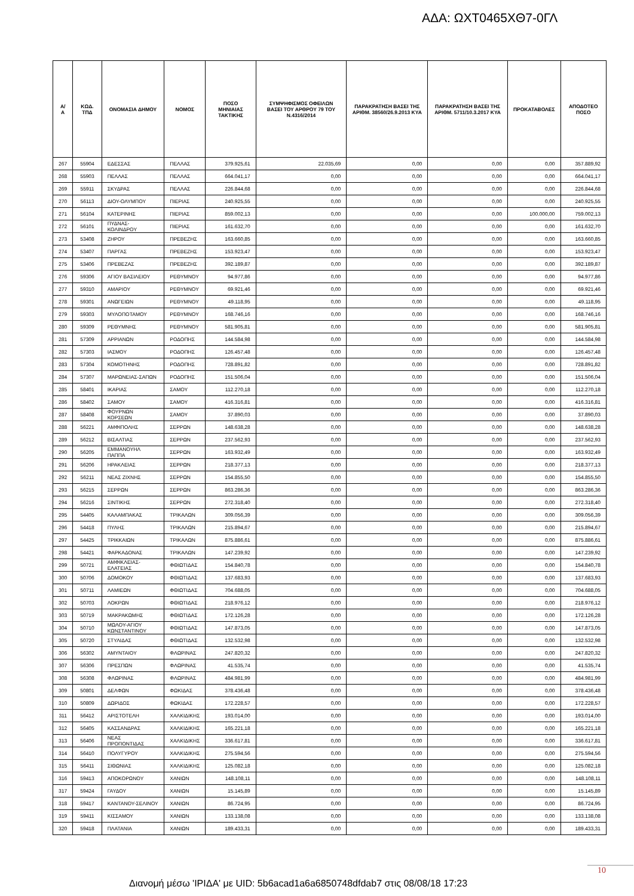ΑΔΑ: ΩΧΤ0465ΧΘ7-0ΓΛ
| Α/Α | ΚΩΔ. ΤΠΔ | ΟΝΟΜΑΣΙΑ ΔΗΜΟΥ | ΝΟΜΟΣ | ΠΟΣΟ ΜΗΝΙΑΙΑΣ ΤΑΚΤΙΚΗΣ | ΣΥΜΨΗΦΙΣΜΟΣ ΟΦΕΙΛΩΝ ΒΑΣΕΙ ΤΟΥ ΑΡΘΡΟΥ 79 ΤΟΥ Ν.4316/2014 | ΠΑΡΑΚΡΑΤΗΣΗ ΒΑΣΕΙ ΤΗΣ ΑΡΙΘΜ. 38560/26.9.2013 ΚΥΑ | ΠΑΡΑΚΡΑΤΗΣΗ ΒΑΣΕΙ ΤΗΣ ΑΡΙΘΜ. 5711/10.3.2017 ΚΥΑ | ΠΡΟΚΑΤΑΒΟΛΕΣ | ΑΠΟΔΟΤΕΟ ΠΟΣΟ |
| --- | --- | --- | --- | --- | --- | --- | --- | --- | --- |
| 267 | 55904 | ΕΔΕΣΣΑΣ | ΠΕΛΛΑΣ | 379.925,61 | 22.035,69 | 0,00 | 0,00 | 0,00 | 357.889,92 |
| 268 | 55903 | ΠΕΛΛΑΣ | ΠΕΛΛΑΣ | 664.041,17 | 0,00 | 0,00 | 0,00 | 0,00 | 664.041,17 |
| 269 | 55911 | ΣΚΥΔΡΑΣ | ΠΕΛΛΑΣ | 226.844,68 | 0,00 | 0,00 | 0,00 | 0,00 | 226.844,68 |
| 270 | 56113 | ΔΙΟΥ-ΟΛΥΜΠΟΥ | ΠΙΕΡΙΑΣ | 240.925,55 | 0,00 | 0,00 | 0,00 | 0,00 | 240.925,55 |
| 271 | 56104 | ΚΑΤΕΡΙΝΗΣ | ΠΙΕΡΙΑΣ | 859.002,13 | 0,00 | 0,00 | 0,00 | 100.000,00 | 759.002,13 |
| 272 | 56101 | ΠΥΔΝΑΣ-ΚΟΛΙΝΔΡΟΥ | ΠΙΕΡΙΑΣ | 161.632,70 | 0,00 | 0,00 | 0,00 | 0,00 | 161.632,70 |
| 273 | 53408 | ΖΗΡΟΥ | ΠΡΕΒΕΖΗΣ | 163.660,85 | 0,00 | 0,00 | 0,00 | 0,00 | 163.660,85 |
| 274 | 53407 | ΠΑΡΓΑΣ | ΠΡΕΒΕΖΗΣ | 153.923,47 | 0,00 | 0,00 | 0,00 | 0,00 | 153.923,47 |
| 275 | 53406 | ΠΡΕΒΕΖΑΣ | ΠΡΕΒΕΖΗΣ | 392.189,87 | 0,00 | 0,00 | 0,00 | 0,00 | 392.189,87 |
| 276 | 59306 | ΑΓΙΟΥ ΒΑΣΙΛΕΙΟΥ | ΡΕΘΥΜΝΟΥ | 94.977,86 | 0,00 | 0,00 | 0,00 | 0,00 | 94.977,86 |
| 277 | 59310 | ΑΜΑΡΙΟΥ | ΡΕΘΥΜΝΟΥ | 69.921,46 | 0,00 | 0,00 | 0,00 | 0,00 | 69.921,46 |
| 278 | 59301 | ΑΝΩΓΕΙΩΝ | ΡΕΘΥΜΝΟΥ | 49.118,95 | 0,00 | 0,00 | 0,00 | 0,00 | 49.118,95 |
| 279 | 59303 | ΜΥΛΟΠΟΤΑΜΟΥ | ΡΕΘΥΜΝΟΥ | 168.746,16 | 0,00 | 0,00 | 0,00 | 0,00 | 168.746,16 |
| 280 | 59309 | ΡΕΘΥΜΝΗΣ | ΡΕΘΥΜΝΟΥ | 581.905,81 | 0,00 | 0,00 | 0,00 | 0,00 | 581.905,81 |
| 281 | 57309 | ΑΡΡΙΑΝΩΝ | ΡΟΔΟΠΗΣ | 144.584,98 | 0,00 | 0,00 | 0,00 | 0,00 | 144.584,98 |
| 282 | 57303 | ΙΑΣΜΟΥ | ΡΟΔΟΠΗΣ | 126.457,48 | 0,00 | 0,00 | 0,00 | 0,00 | 126.457,48 |
| 283 | 57304 | ΚΟΜΟΤΗΝΗΣ | ΡΟΔΟΠΗΣ | 728.891,82 | 0,00 | 0,00 | 0,00 | 0,00 | 728.891,82 |
| 284 | 57307 | ΜΑΡΩΝΕΙΑΣ-ΣΑΠΩΝ | ΡΟΔΟΠΗΣ | 151.506,04 | 0,00 | 0,00 | 0,00 | 0,00 | 151.506,04 |
| 285 | 58401 | ΙΚΑΡΙΑΣ | ΣΑΜΟΥ | 112.270,18 | 0,00 | 0,00 | 0,00 | 0,00 | 112.270,18 |
| 286 | 58402 | ΣΑΜΟΥ | ΣΑΜΟΥ | 416.316,81 | 0,00 | 0,00 | 0,00 | 0,00 | 416.316,81 |
| 287 | 58408 | ΦΟΥΡΝΩΝ ΚΟΡΣΕΩΝ | ΣΑΜΟΥ | 37.890,03 | 0,00 | 0,00 | 0,00 | 0,00 | 37.890,03 |
| 288 | 56221 | ΑΜΦΙΠΟΛΗΣ | ΣΕΡΡΩΝ | 148.638,28 | 0,00 | 0,00 | 0,00 | 0,00 | 148.638,28 |
| 289 | 56212 | ΒΙΣΑΛΤΙΑΣ | ΣΕΡΡΩΝ | 237.562,93 | 0,00 | 0,00 | 0,00 | 0,00 | 237.562,93 |
| 290 | 56205 | ΕΜΜΑΝΟΥΗΛ ΠΑΠΠΑ | ΣΕΡΡΩΝ | 163.932,49 | 0,00 | 0,00 | 0,00 | 0,00 | 163.932,49 |
| 291 | 56206 | ΗΡΑΚΛΕΙΑΣ | ΣΕΡΡΩΝ | 218.377,13 | 0,00 | 0,00 | 0,00 | 0,00 | 218.377,13 |
| 292 | 56211 | ΝΕΑΣ ΖΙΧΝΗΣ | ΣΕΡΡΩΝ | 154.855,50 | 0,00 | 0,00 | 0,00 | 0,00 | 154.855,50 |
| 293 | 56215 | ΣΕΡΡΩΝ | ΣΕΡΡΩΝ | 863.286,36 | 0,00 | 0,00 | 0,00 | 0,00 | 863.286,36 |
| 294 | 56216 | ΣΙΝΤΙΚΗΣ | ΣΕΡΡΩΝ | 272.318,40 | 0,00 | 0,00 | 0,00 | 0,00 | 272.318,40 |
| 295 | 54405 | ΚΑΛΑΜΠΑΚΑΣ | ΤΡΙΚΑΛΩΝ | 309.056,39 | 0,00 | 0,00 | 0,00 | 0,00 | 309.056,39 |
| 296 | 54418 | ΠΥΛΗΣ | ΤΡΙΚΑΛΩΝ | 215.894,67 | 0,00 | 0,00 | 0,00 | 0,00 | 215.894,67 |
| 297 | 54425 | ΤΡΙΚΚΑΙΩΝ | ΤΡΙΚΑΛΩΝ | 875.886,61 | 0,00 | 0,00 | 0,00 | 0,00 | 875.886,61 |
| 298 | 54421 | ΦΑΡΚΑΔΟΝΑΣ | ΤΡΙΚΑΛΩΝ | 147.239,92 | 0,00 | 0,00 | 0,00 | 0,00 | 147.239,92 |
| 299 | 50721 | ΑΜΦΙΚΛΕΙΑΣ-ΕΛΑΤΕΙΑΣ | ΦΘΙΩΤΙΔΑΣ | 154.840,78 | 0,00 | 0,00 | 0,00 | 0,00 | 154.840,78 |
| 300 | 50706 | ΔΟΜΟΚΟΥ | ΦΘΙΩΤΙΔΑΣ | 137.683,93 | 0,00 | 0,00 | 0,00 | 0,00 | 137.683,93 |
| 301 | 50711 | ΛΑΜΙΕΩΝ | ΦΘΙΩΤΙΔΑΣ | 704.688,05 | 0,00 | 0,00 | 0,00 | 0,00 | 704.688,05 |
| 302 | 50703 | ΛΟΚΡΩΝ | ΦΘΙΩΤΙΔΑΣ | 218.976,12 | 0,00 | 0,00 | 0,00 | 0,00 | 218.976,12 |
| 303 | 50719 | ΜΑΚΡΑΚΩΜΗΣ | ΦΘΙΩΤΙΔΑΣ | 172.126,28 | 0,00 | 0,00 | 0,00 | 0,00 | 172.126,28 |
| 304 | 50710 | ΜΩΛΟΥ-ΑΓΙΟΥ ΚΩΝΣΤΑΝΤΙΝΟΥ | ΦΘΙΩΤΙΔΑΣ | 147.873,05 | 0,00 | 0,00 | 0,00 | 0,00 | 147.873,05 |
| 305 | 50720 | ΣΤΥΛΙΔΑΣ | ΦΘΙΩΤΙΔΑΣ | 132.532,98 | 0,00 | 0,00 | 0,00 | 0,00 | 132.532,98 |
| 306 | 56302 | ΑΜΥΝΤΑΙΟΥ | ΦΛΩΡΙΝΑΣ | 247.820,32 | 0,00 | 0,00 | 0,00 | 0,00 | 247.820,32 |
| 307 | 56306 | ΠΡΕΣΠΩΝ | ΦΛΩΡΙΝΑΣ | 41.535,74 | 0,00 | 0,00 | 0,00 | 0,00 | 41.535,74 |
| 308 | 56308 | ΦΛΩΡΙΝΑΣ | ΦΛΩΡΙΝΑΣ | 484.981,99 | 0,00 | 0,00 | 0,00 | 0,00 | 484.981,99 |
| 309 | 50801 | ΔΕΛΦΩΝ | ΦΩΚΙΔΑΣ | 378.436,48 | 0,00 | 0,00 | 0,00 | 0,00 | 378.436,48 |
| 310 | 50809 | ΔΩΡΙΔΟΣ | ΦΩΚΙΔΑΣ | 172.228,57 | 0,00 | 0,00 | 0,00 | 0,00 | 172.228,57 |
| 311 | 56412 | ΑΡΙΣΤΟΤΕΛΗ | ΧΑΛΚΙΔΙΚΗΣ | 193.014,00 | 0,00 | 0,00 | 0,00 | 0,00 | 193.014,00 |
| 312 | 56405 | ΚΑΣΣΑΝΔΡΑΣ | ΧΑΛΚΙΔΙΚΗΣ | 165.221,18 | 0,00 | 0,00 | 0,00 | 0,00 | 165.221,18 |
| 313 | 56406 | ΝΕΑΣ ΠΡΟΠΟΝΤΙΔΑΣ | ΧΑΛΚΙΔΙΚΗΣ | 336.617,81 | 0,00 | 0,00 | 0,00 | 0,00 | 336.617,81 |
| 314 | 56410 | ΠΟΛΥΓΥΡΟΥ | ΧΑΛΚΙΔΙΚΗΣ | 275.594,56 | 0,00 | 0,00 | 0,00 | 0,00 | 275.594,56 |
| 315 | 56411 | ΣΙΘΩΝΙΑΣ | ΧΑΛΚΙΔΙΚΗΣ | 125.082,18 | 0,00 | 0,00 | 0,00 | 0,00 | 125.082,18 |
| 316 | 59413 | ΑΠΟΚΟΡΩΝΟΥ | ΧΑΝΙΩΝ | 148.108,11 | 0,00 | 0,00 | 0,00 | 0,00 | 148.108,11 |
| 317 | 59424 | ΓΑΥΔΟΥ | ΧΑΝΙΩΝ | 15.145,89 | 0,00 | 0,00 | 0,00 | 0,00 | 15.145,89 |
| 318 | 59417 | ΚΑΝΤΑΝΟΥ-ΣΕΛΙΝΟΥ | ΧΑΝΙΩΝ | 86.724,95 | 0,00 | 0,00 | 0,00 | 0,00 | 86.724,95 |
| 319 | 59411 | ΚΙΣΣΑΜΟΥ | ΧΑΝΙΩΝ | 133.138,08 | 0,00 | 0,00 | 0,00 | 0,00 | 133.138,08 |
| 320 | 59418 | ΠΛΑΤΑΝΙΑ | ΧΑΝΙΩΝ | 189.433,31 | 0,00 | 0,00 | 0,00 | 0,00 | 189.433,31 |
10
Διανομή μέσω 'ΙΡΙΔΑ' με UID: 5b6acad1a6a6850748dfdab7 στις 08/08/18 17:23